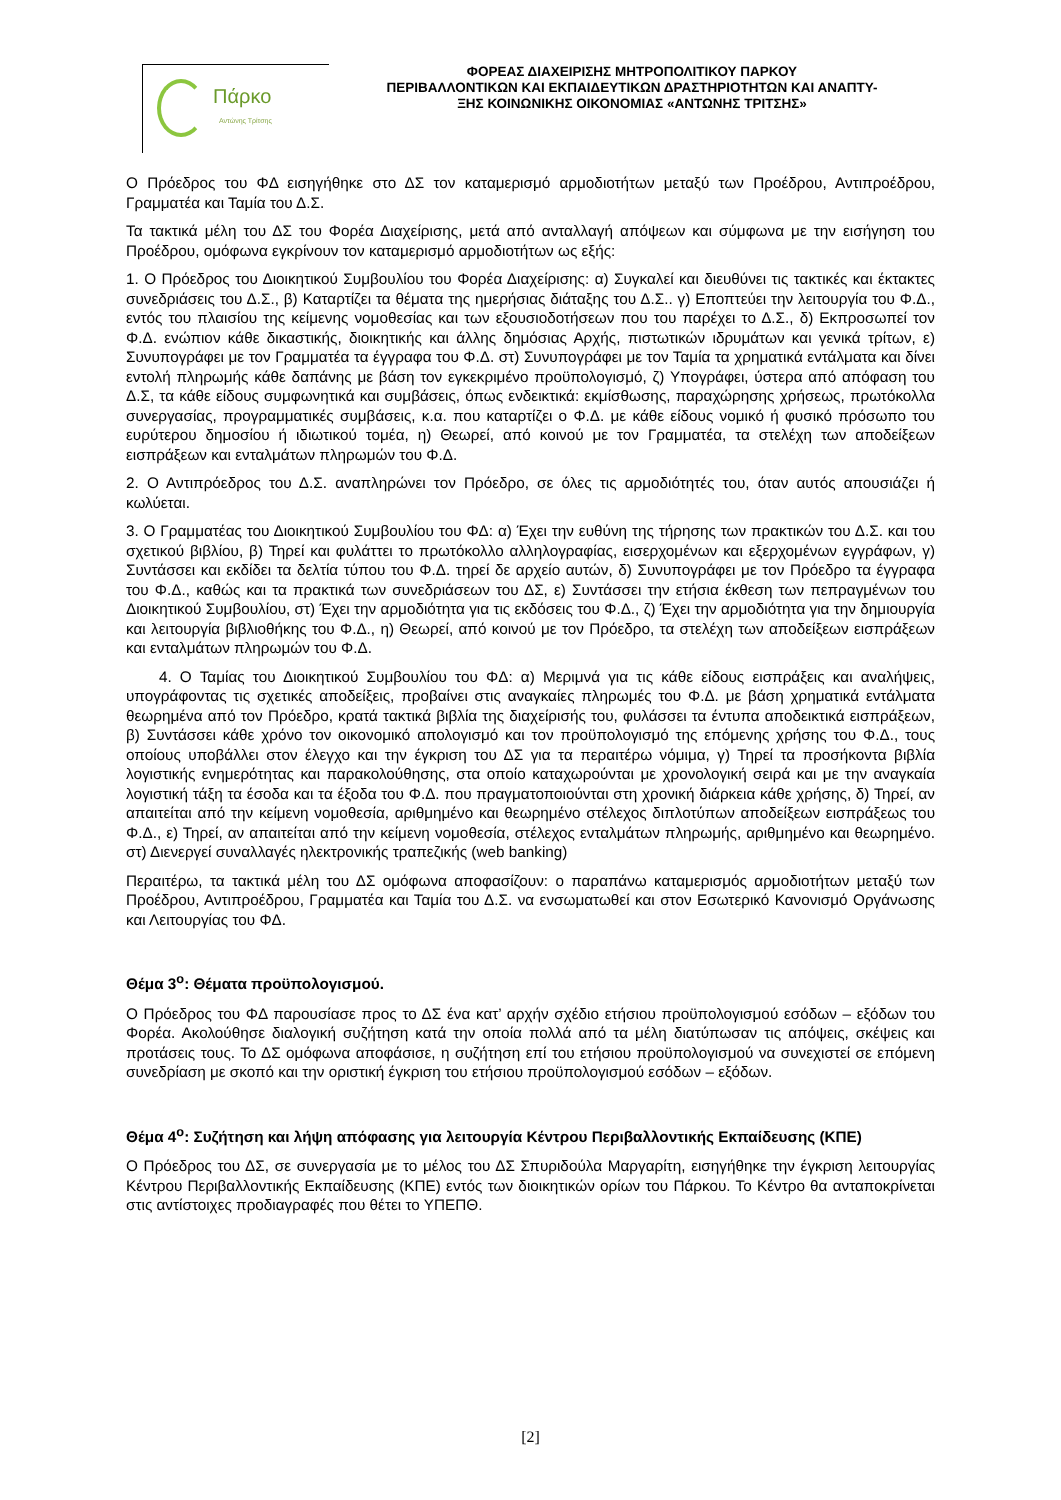Πάρκο
Αντώνης Τρίτσης
ΦΟΡΕΑΣ ΔΙΑΧΕΙΡΙΣΗΣ ΜΗΤΡΟΠΟΛΙΤΙΚΟΥ ΠΑΡΚΟΥ
ΠΕΡΙΒΑΛΛΟΝΤΙΚΩΝ ΚΑΙ ΕΚΠΑΙΔΕΥΤΙΚΩΝ ΔΡΑΣΤΗΡΙΟΤΗΤΩΝ ΚΑΙ ΑΝΑΠΤΥ-
ΞΗΣ ΚΟΙΝΩΝΙΚΗΣ ΟΙΚΟΝΟΜΙΑΣ «ΑΝΤΩΝΗΣ ΤΡΙΤΣΗΣ»
Ο Πρόεδρος του ΦΔ εισηγήθηκε στο ΔΣ τον καταμερισμό αρμοδιοτήτων μεταξύ των Προέδρου, Αντιπροέδρου, Γραμματέα και Ταμία του Δ.Σ.
Τα τακτικά μέλη του ΔΣ του Φορέα Διαχείρισης, μετά από ανταλλαγή απόψεων και σύμφωνα με την εισήγηση του Προέδρου, ομόφωνα εγκρίνουν τον καταμερισμό αρμοδιοτήτων ως εξής:
1. Ο Πρόεδρος του Διοικητικού Συμβουλίου του Φορέα Διαχείρισης: α) Συγκαλεί και διευθύνει τις τακτικές και έκτακτες συνεδριάσεις του Δ.Σ., β) Καταρτίζει τα θέματα της ημερήσιας διάταξης του Δ.Σ.. γ) Εποπτεύει την λειτουργία του Φ.Δ., εντός του πλαισίου της κείμενης νομοθεσίας και των εξουσιοδοτήσεων που του παρέχει το Δ.Σ., δ) Εκπροσωπεί τον Φ.Δ. ενώπιον κάθε δικαστικής, διοικητικής και άλλης δημόσιας Αρχής, πιστωτικών ιδρυμάτων και γενικά τρίτων, ε) Συνυπογράφει με τον Γραμματέα τα έγγραφα του Φ.Δ. στ) Συνυπογράφει με τον Ταμία τα χρηματικά εντάλματα και δίνει εντολή πληρωμής κάθε δαπάνης με βάση τον εγκεκριμένο προϋπολογισμό, ζ) Υπογράφει, ύστερα από απόφαση του Δ.Σ, τα κάθε είδους συμφωνητικά και συμβάσεις, όπως ενδεικτικά: εκμίσθωσης, παραχώρησης χρήσεως, πρωτόκολλα συνεργασίας, προγραμματικές συμβάσεις, κ.α. που καταρτίζει ο Φ.Δ. με κάθε είδους νομικό ή φυσικό πρόσωπο του ευρύτερου δημοσίου ή ιδιωτικού τομέα, η) Θεωρεί, από κοινού με τον Γραμματέα, τα στελέχη των αποδείξεων εισπράξεων και ενταλμάτων πληρωμών του Φ.Δ.
2. Ο Αντιπρόεδρος του Δ.Σ. αναπληρώνει τον Πρόεδρο, σε όλες τις αρμοδιότητές του, όταν αυτός απουσιάζει ή κωλύεται.
3. Ο Γραμματέας του Διοικητικού Συμβουλίου του ΦΔ: α) Έχει την ευθύνη της τήρησης των πρακτικών του Δ.Σ. και του σχετικού βιβλίου, β) Τηρεί και φυλάττει το πρωτόκολλο αλληλογραφίας, εισερχομένων και εξερχομένων εγγράφων, γ) Συντάσσει και εκδίδει τα δελτία τύπου του Φ.Δ. τηρεί δε αρχείο αυτών, δ) Συνυπογράφει με τον Πρόεδρο τα έγγραφα του Φ.Δ., καθώς και τα πρακτικά των συνεδριάσεων του ΔΣ, ε) Συντάσσει την ετήσια έκθεση των πεπραγμένων του Διοικητικού Συμβουλίου, στ) Έχει την αρμοδιότητα για τις εκδόσεις του Φ.Δ., ζ) Έχει την αρμοδιότητα για την δημιουργία και λειτουργία βιβλιοθήκης του Φ.Δ., η) Θεωρεί, από κοινού με τον Πρόεδρο, τα στελέχη των αποδείξεων εισπράξεων και ενταλμάτων πληρωμών του Φ.Δ.
4. Ο Ταμίας του Διοικητικού Συμβουλίου του ΦΔ: α) Μεριμνά για τις κάθε είδους εισπράξεις και αναλήψεις, υπογράφοντας τις σχετικές αποδείξεις, προβαίνει στις αναγκαίες πληρωμές του Φ.Δ. με βάση χρηματικά εντάλματα θεωρημένα από τον Πρόεδρο, κρατά τακτικά βιβλία της διαχείρισής του, φυλάσσει τα έντυπα αποδεικτικά εισπράξεων, β) Συντάσσει κάθε χρόνο τον οικονομικό απολογισμό και τον προϋπολογισμό της επόμενης χρήσης του Φ.Δ., τους οποίους υποβάλλει στον έλεγχο και την έγκριση του ΔΣ για τα περαιτέρω νόμιμα, γ) Τηρεί τα προσήκοντα βιβλία λογιστικής ενημερότητας και παρακολούθησης, στα οποίο καταχωρούνται με χρονολογική σειρά και με την αναγκαία λογιστική τάξη τα έσοδα και τα έξοδα του Φ.Δ. που πραγματοποιούνται στη χρονική διάρκεια κάθε χρήσης, δ) Τηρεί, αν απαιτείται από την κείμενη νομοθεσία, αριθμημένο και θεωρημένο στέλεχος διπλοτύπων αποδείξεων εισπράξεως του Φ.Δ., ε) Τηρεί, αν απαιτείται από την κείμενη νομοθεσία, στέλεχος ενταλμάτων πληρωμής, αριθμημένο και θεωρημένο. στ) Διενεργεί συναλλαγές ηλεκτρονικής τραπεζικής (web banking)
Περαιτέρω, τα τακτικά μέλη του ΔΣ ομόφωνα αποφασίζουν: ο παραπάνω καταμερισμός αρμοδιοτήτων μεταξύ των Προέδρου, Αντιπροέδρου, Γραμματέα και Ταμία του Δ.Σ. να ενσωματωθεί και στον Εσωτερικό Κανονισμό Οργάνωσης και Λειτουργίας του ΦΔ.
Θέμα 3<sup>ο</sup>: Θέματα προϋπολογισμού.
Ο Πρόεδρος του ΦΔ παρουσίασε προς το ΔΣ ένα κατ’ αρχήν σχέδιο ετήσιου προϋπολογισμού εσόδων – εξόδων του Φορέα. Ακολούθησε διαλογική συζήτηση κατά την οποία πολλά από τα μέλη διατύπωσαν τις απόψεις, σκέψεις και προτάσεις τους. Το ΔΣ ομόφωνα αποφάσισε, η συζήτηση επί του ετήσιου προϋπολογισμού να συνεχιστεί σε επόμενη συνεδρίαση με σκοπό και την οριστική έγκριση του ετήσιου προϋπολογισμού εσόδων – εξόδων.
Θέμα 4<sup>ο</sup>: Συζήτηση και λήψη απόφασης για λειτουργία Κέντρου Περιβαλλοντικής Εκπαίδευσης (ΚΠΕ)
Ο Πρόεδρος του ΔΣ, σε συνεργασία με το μέλος του ΔΣ Σπυριδούλα Μαργαρίτη, εισηγήθηκε την έγκριση λειτουργίας Κέντρου Περιβαλλοντικής Εκπαίδευσης (ΚΠΕ) εντός των διοικητικών ορίων του Πάρκου. Το Κέντρο θα ανταποκρίνεται στις αντίστοιχες προδιαγραφές που θέτει το ΥΠΕΠΘ.
[2]